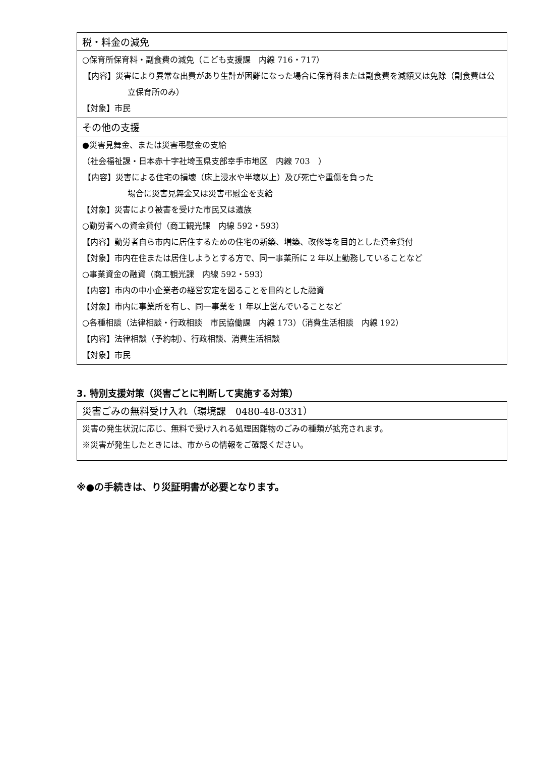| 税・料金の減免 |
| --- |
| ○保育所保育料・副食費の減免（こども支援課 内線 716・717） 【内容】災害により異常な出費があり生計が困難になった場合に保育料または副食費を減額又は免除（副食費は公立保育所のみ） 【対象】市民 |
| その他の支援 |
| ●災害見舞金、または災害弔慰金の支給 （社会福祉課・日本赤十字社埼玉県支部幸手市地区 内線 703 ） 【内容】災害による住宅の損壊（床上浸水や半壊以上）及び死亡や重傷を負った 場合に災害見舞金又は災害弔慰金を支給 【対象】災害により被害を受けた市民又は遺族 ○勤労者への資金貸付（商工観光課 内線 592・593） 【内容】勤労者自ら市内に居住するための住宅の新築、増築、改修等を目的とした資金貸付 【対象】市内在住または居住しようとする方で、同一事業所に 2 年以上勤務していることなど ○事業資金の融資（商工観光課 内線 592・593） 【内容】市内の中小企業者の経営安定を図ることを目的とした融資 【対象】市内に事業所を有し、同一事業を 1 年以上営んでいることなど ○各種相談（法律相談・行政相談 市民協働課 内線 173）（消費生活相談 内線 192） 【内容】法律相談（予約制）、行政相談、消費生活相談 【対象】市民 |
3. 特別支援対策（災害ごとに判断して実施する対策）
| 災害ごみの無料受け入れ（環境課 0480-48-0331） |
| --- |
| 災害の発生状況に応じ、無料で受け入れる処理困難物のごみの種類が拡充されます。 ※災害が発生したときには、市からの情報をご確認ください。 |
※●の手続きは、り災証明書が必要となります。